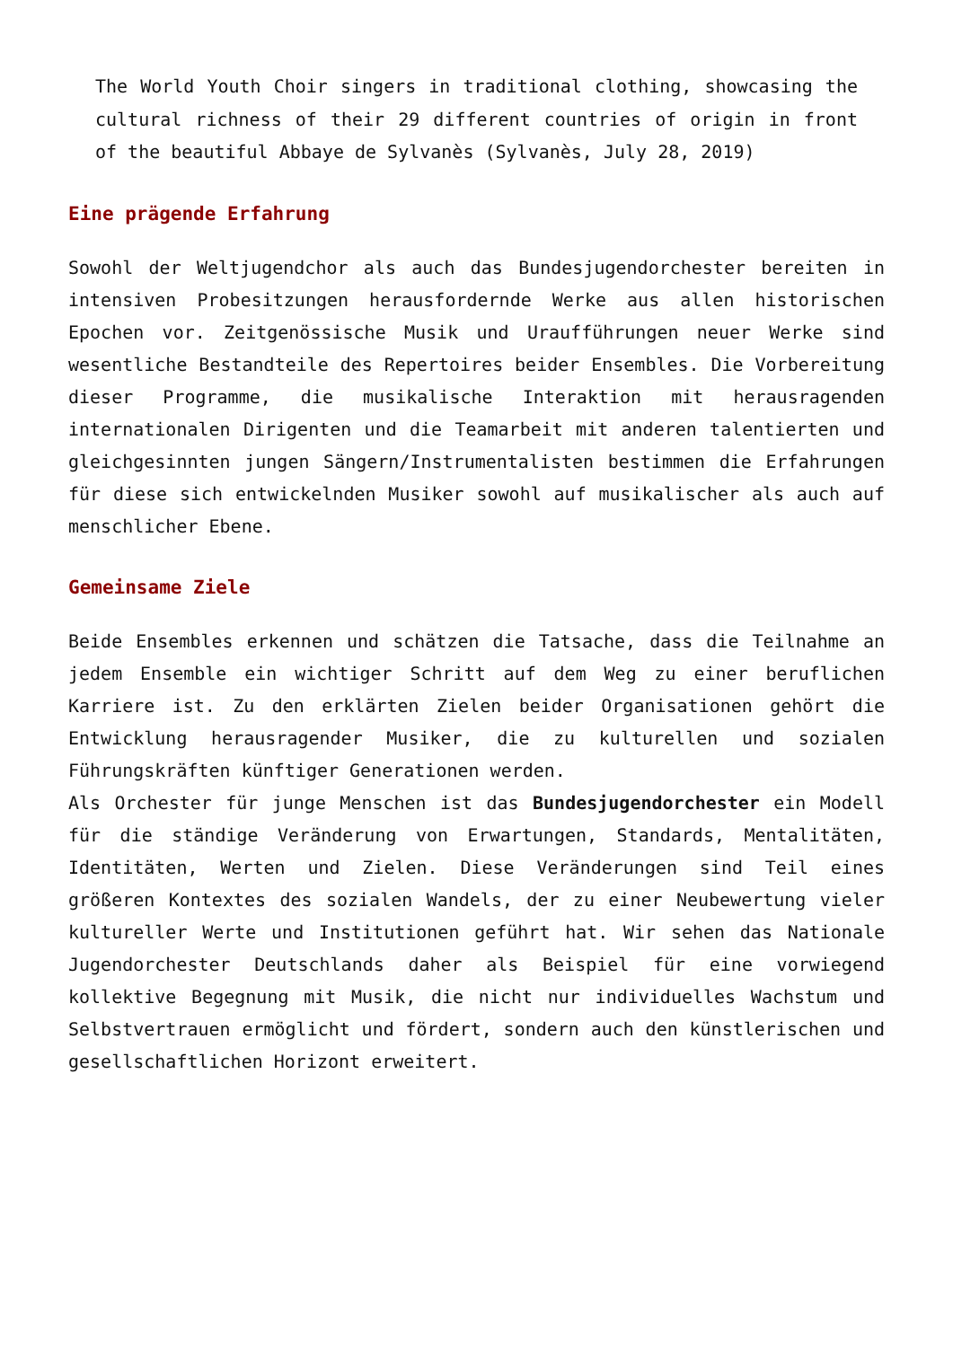The World Youth Choir singers in traditional clothing, showcasing the cultural richness of their 29 different countries of origin in front of the beautiful Abbaye de Sylvanès (Sylvanès, July 28, 2019)
Eine prägende Erfahrung
Sowohl der Weltjugendchor als auch das Bundesjugendorchester bereiten in intensiven Probesitzungen herausfordernde Werke aus allen historischen Epochen vor. Zeitgenössische Musik und Uraufführungen neuer Werke sind wesentliche Bestandteile des Repertoires beider Ensembles. Die Vorbereitung dieser Programme, die musikalische Interaktion mit herausragenden internationalen Dirigenten und die Teamarbeit mit anderen talentierten und gleichgesinnten jungen Sängern/Instrumentalisten bestimmen die Erfahrungen für diese sich entwickelnden Musiker sowohl auf musikalischer als auch auf menschlicher Ebene.
Gemeinsame Ziele
Beide Ensembles erkennen und schätzen die Tatsache, dass die Teilnahme an jedem Ensemble ein wichtiger Schritt auf dem Weg zu einer beruflichen Karriere ist. Zu den erklärten Zielen beider Organisationen gehört die Entwicklung herausragender Musiker, die zu kulturellen und sozialen Führungskräften künftiger Generationen werden.
Als Orchester für junge Menschen ist das Bundesjugendorchester ein Modell für die ständige Veränderung von Erwartungen, Standards, Mentalitäten, Identitäten, Werten und Zielen. Diese Veränderungen sind Teil eines größeren Kontextes des sozialen Wandels, der zu einer Neubewertung vieler kultureller Werte und Institutionen geführt hat. Wir sehen das Nationale Jugendorchester Deutschlands daher als Beispiel für eine vorwiegend kollektive Begegnung mit Musik, die nicht nur individuelles Wachstum und Selbstvertrauen ermöglicht und fördert, sondern auch den künstlerischen und gesellschaftlichen Horizont erweitert.